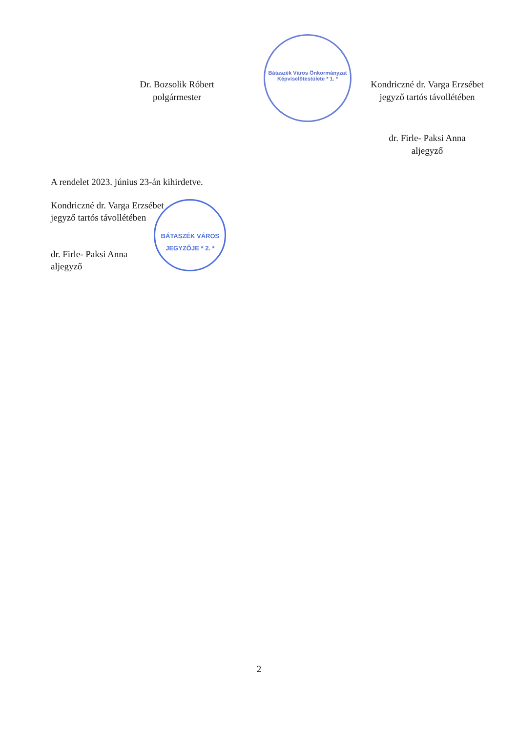Dr. Bozsolik Róbert
polgármester
Bátaszék Város Önkormányzat Képviselőtestülete * 1. *
Kondriczné dr. Varga Erzsébet
jegyző tartós távollétében
dr. Firle- Paksi Anna
aljegyző
A rendelet 2023. június 23-án kihirdetve.
Kondriczné dr. Varga Erzsébet
jegyző tartós távollétében
dr. Firle- Paksi Anna
aljegyző
BÁTASZÉK VÁROS JEGYZŐJE * 2. *
2